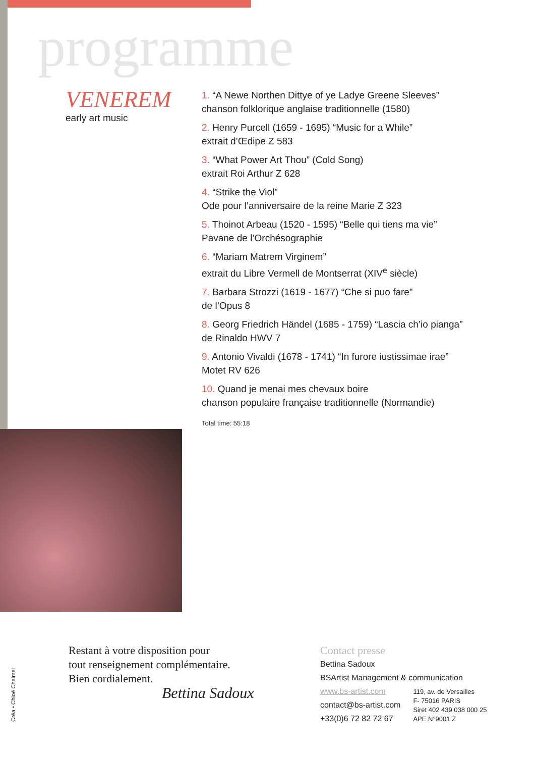programme
VENEREM
early art music
1. “A Newe Northen Dittye of ye Ladye Greene Sleeves”
chanson folklorique anglaise traditionnelle (1580)
2. Henry Purcell (1659 - 1695) “Music for a While”
extrait d’Œdipe Z 583
3. “What Power Art Thou” (Cold Song)
extrait Roi Arthur Z 628
4. “Strike the Viol”
Ode pour l’anniversaire de la reine Marie Z 323
5. Thoinot Arbeau (1520 - 1595) “Belle qui tiens ma vie”
Pavane de l’Orchésographie
6. “Mariam Matrem Virginem”
extrait du Libre Vermell de Montserrat (XIV<sup>e</sup> siècle)
7. Barbara Strozzi (1619 - 1677) “Che si puo fare”
de l’Opus 8
8. Georg Friedrich Händel (1685 - 1759) “Lascia ch’io pianga”
de Rinaldo HWV 7
9. Antonio Vivaldi (1678 - 1741) “In furore iustissimae irae”
Motet RV 626
10. Quand je menai mes chevaux boire
chanson populaire française traditionnelle (Normandie)
Total time: 55:18
Restant à votre disposition pour
tout renseignement complémentaire.
Bien cordialement.
Bettina Sadoux
Contact presse
Bettina Sadoux
BSArtist Management & communication
www.bs-artist.com
contact@bs-artist.com
+33(0)6 72 82 72 67
119, av. de Versailles
F- 75016 PARIS
Siret 402 439 038 000 25
APE N°9001 Z
Créa • Chloé Chalmel